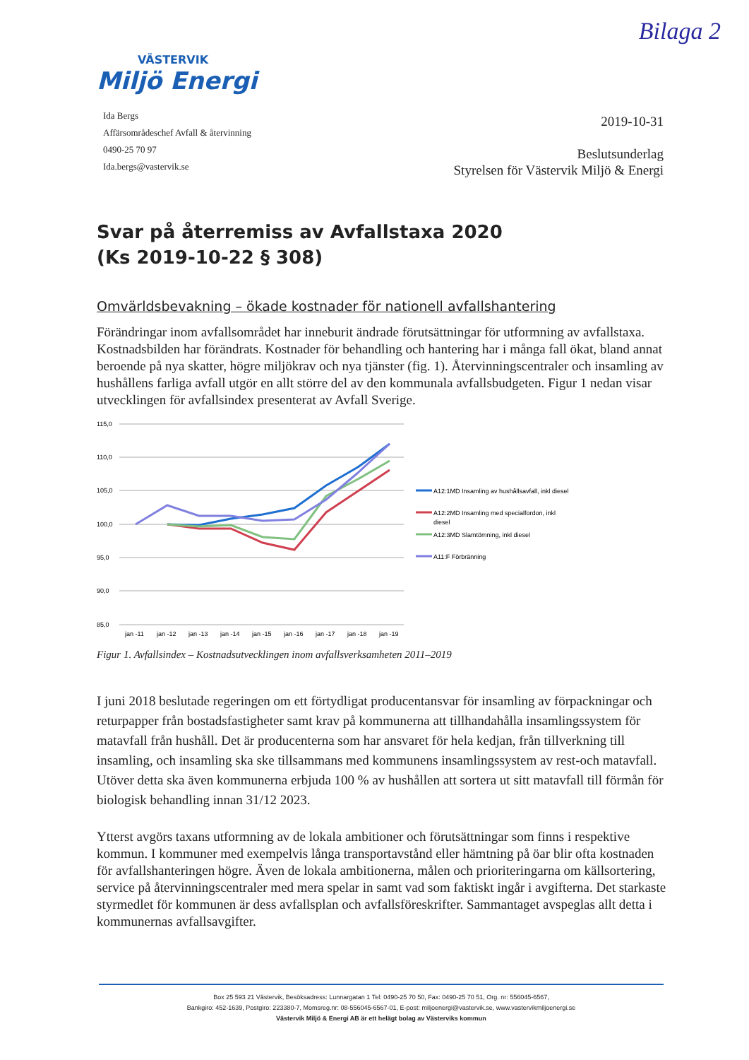Bilaga 2
VÄSTERVIK
Miljö Energi
Ida Bergs
Affärsområdeschef Avfall & återvinning
0490-25 70 97
Ida.bergs@vastervik.se
2019-10-31
Beslutsunderlag
Styrelsen för Västervik Miljö & Energi
Svar på återremiss av Avfallstaxa 2020
(Ks 2019-10-22 § 308)
Omvärldsbevakning – ökade kostnader för nationell avfallshantering
Förändringar inom avfallsområdet har inneburit ändrade förutsättningar för utformning av avfallstaxa. Kostnadsbilden har förändrats. Kostnader för behandling och hantering har i många fall ökat, bland annat beroende på nya skatter, högre miljökrav och nya tjänster (fig. 1). Återvinningscentraler och insamling av hushållens farliga avfall utgör en allt större del av den kommunala avfallsbudgeten. Figur 1 nedan visar utvecklingen för avfallsindex presenterat av Avfall Sverige.
115,0
110,0
105,0
100,0
95,0
90,0
85,0
jan -11
jan -12
jan -13
jan -14
jan -15
jan -16
jan -17
jan -18
jan -19
A12:1MD Insamling av hushållsavfall, inkl diesel
A12:2MD Insamling med specialfordon, inkl
diesel
A12:3MD Slamtömning, inkl diesel
A11:F Förbränning
Figur 1. Avfallsindex – Kostnadsutvecklingen inom avfallsverksamheten 2011–2019
I juni 2018 beslutade regeringen om ett förtydligat producentansvar för insamling av förpackningar och returpapper från bostadsfastigheter samt krav på kommunerna att tillhandahålla insamlingssystem för matavfall från hushåll. Det är producenterna som har ansvaret för hela kedjan, från tillverkning till insamling, och insamling ska ske tillsammans med kommunens insamlingssystem av rest-och matavfall. Utöver detta ska även kommunerna erbjuda 100 % av hushållen att sortera ut sitt matavfall till förmån för biologisk behandling innan 31/12 2023.
Ytterst avgörs taxans utformning av de lokala ambitioner och förutsättningar som finns i respektive kommun. I kommuner med exempelvis långa transportavstånd eller hämtning på öar blir ofta kostnaden för avfallshanteringen högre. Även de lokala ambitionerna, målen och prioriteringarna om källsortering, service på återvinningscentraler med mera spelar in samt vad som faktiskt ingår i avgifterna. Det starkaste styrmedlet för kommunen är dess avfallsplan och avfallsföreskrifter. Sammantaget avspeglas allt detta i kommunernas avfallsavgifter.
Box 25 593 21 Västervik, Besöksadress: Lunnargatan 1 Tel: 0490-25 70 50, Fax: 0490-25 70 51, Org. nr: 556045-6567,
Bankgiro: 452-1639, Postgiro: 223380-7, Momsreg.nr: 08-556045-6567-01, E-post: miljoenergi@vastervik.se, www.vastervikmiljoenergi.se
Västervik Miljö & Energi AB är ett helägt bolag av Västerviks kommun